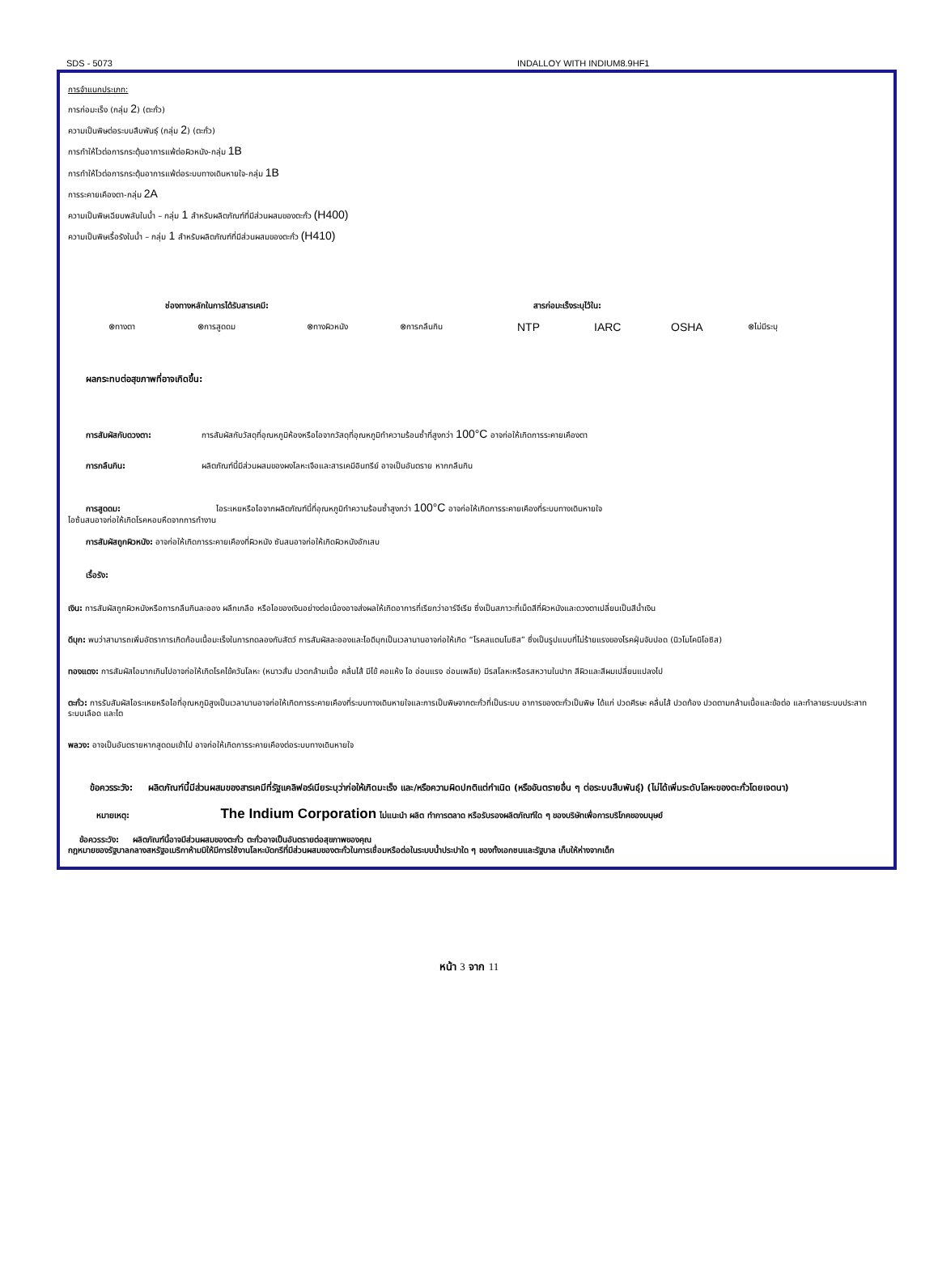SDS - 5073 INDALLOY WITH INDIUM8.9HF1
การจำแนกประเภท:
การก่อมะเร็ง (กลุ่ม 2) (ตะกั่ว)
ความเป็นพิษต่อระบบสืบพันธุ์ (กลุ่ม 2) (ตะกั่ว)
การทำให้ไวต่อการกระตุ้นอาการแพ้ต่อผิวหนัง-กลุ่ม 1B
การทำให้ไวต่อการกระตุ้นอาการแพ้ต่อระบบทางเดินหายใจ-กลุ่ม 1B
การระคายเคืองตา-กลุ่ม 2A
ความเป็นพิษเฉียบพลันในน้ำ – กลุ่ม 1 สำหรับผลิตภัณฑ์ที่มีส่วนผสมของตะกั่ว (H400)
ความเป็นพิษเรื้อรังในน้ำ – กลุ่ม 1 สำหรับผลิตภัณฑ์ที่มีส่วนผสมของตะกั่ว (H410)
ช่องทางหลักในการได้รับสารเคมี: สารก่อมะเร็งระบุไว้ใน:
⊗ทางตา ⊗การสูดดม ⊗ทางผิวหนัง ⊗การกลืนกิน NTP IARC OSHA ⊗ไม่มีระบุ
ผลกระทบต่อสุขภาพที่อาจเกิดขึ้น:
การสัมผัสกับดวงตา: การสัมผัสกับวัสดุที่อุณหภูมิห้องหรือไอจากวัสดุที่อุณหภูมิทำความร้อนซ้ำที่สูงกว่า 100°C อาจก่อให้เกิดการระคายเคืองตา
การกลืนกิน: ผลิตภัณฑ์นี้มีส่วนผสมของผงโลหะเจือและสารเคมีอินทรีย์ อาจเป็นอันตราย หากกลืนกิน
การสูดดม: ไอระเหยหรือไอจากผลิตภัณฑ์นี้ที่อุณหภูมิทำความร้อนซ้ำสูงกว่า 100°C อาจก่อให้เกิดการระคายเคืองที่ระบบทางเดินหายใจ
ไอซ้นสนอาจก่อให้เกิดโรคหอบหืดจากการทำงาน
การสัมผัสถูกผิวหนัง: อาจก่อให้เกิดการระคายเคืองที่ผิวหนัง ซันสนอาจก่อให้เกิดผิวหนังอักเสบ
เรื้อรัง:
เงิน: การสัมผัสถูกผิวหนังหรือการกลืนกินละออง ผลึกเกลือ หรือไอของเงินอย่างต่อเนื่องอาจส่งผลให้เกิดอาการที่เรียกว่าอาร์จีเรีย ซึ่งเป็นสภาวะที่เม็ดสีที่ผิวหนังและดวงตาเปลี่ยนเป็นสีน้ำเงิน
ดีบุก: พบว่าสามารถเพิ่มอัตราการเกิดก้อนเนื้อมะเร็งในการทดลองกับสัตว์ การสัมผัสละอองและไอดีบุกเป็นเวลานานอาจก่อให้เกิด “โรคสแตนโนซิส” ซึ่งเป็นรูปแบบที่ไม่ร้ายแรงของโรคฝุ่นจับปอด (นิวโมโคนิโอซิส)
ทองแดง: การสัมผัสไอมากเกินไปอาจก่อให้เกิดโรคไข้ควันโลหะ (หนาวสั่น ปวดกล้ามเนื้อ คลื่นไส้ มีไข้ คอแห้ง ไอ อ่อนแรง อ่อนเพลีย) มีรสโลหะหรือรสหวานในปาก สีผิวและสีผมเปลี่ยนแปลงไป
ตะกั่ว: การรับสัมผัสไอระเหยหรือไอที่อุณหภูมิสูงเป็นเวลานานอาจก่อให้เกิดการระคายเคืองที่ระบบทางเดินหายใจและการเป็นพิษจากตะกั่วที่เป็นระบบ อาการของตะกั่วเป็นพิษ ได้แก่ ปวดศีรษะ คลื่นไส้ ปวดท้อง ปวดตามกล้ามเนื้อและข้อต่อ และทำลายระบบประสาท ระบบเลือด และไต
พลวง: อาจเป็นอันตรายหากสูดดมเข้าไป อาจก่อให้เกิดการระคายเคืองต่อระบบทางเดินหายใจ
ข้อควรระวัง: ผลิตภัณฑ์นี้มีส่วนผสมของสารเคมีที่รัฐแคลิฟอร์เนียระบุว่าก่อให้เกิดมะเร็ง และ/หรือความผิดปกติแต่กำเนิด (หรืออันตรายอื่น ๆ ต่อระบบสืบพันธุ์) (ไม่ได้เพิ่มระดับโลหะของตะกั่วโดยเจตนา)
หมายเหตุ: The Indium Corporation ไม่แนะนำ ผลิต ทำการตลาด หรือรับรองผลิตภัณฑ์ใด ๆ ของบริษัทเพื่อการบริโภคของมนุษย์
ข้อควรระวัง: ผลิตภัณฑ์นี้อาจมีส่วนผสมของตะกั่ว ตะกั่วอาจเป็นอันตรายต่อสุขภาพของคุณ
กฎหมายของรัฐบาลกลางสหรัฐอเมริกาห้ามมิให้มีการใช้งานโลหะบัดกรีที่มีส่วนผสมของตะกั่วในการเชื่อมหรือต่อในระบบน้ำประปาใด ๆ ของทั้งเอกชนและรัฐบาล เก็บให้ห่างจากเด็ก
หน้า 3 จาก 11